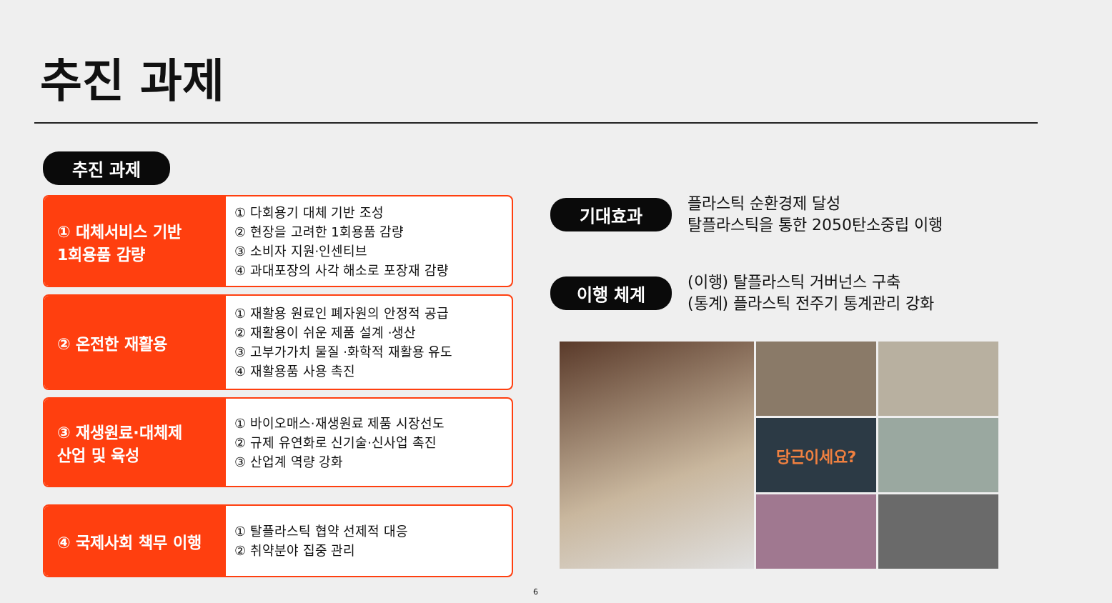추진 과제
추진 과제
① 대체서비스 기반
1회용품 감량
① 다회용기 대체 기반 조성
② 현장을 고려한 1회용품 감량
③ 소비자 지원·인센티브
④ 과대포장의 사각 해소로 포장재 감량
② 온전한 재활용
① 재활용 원료인 폐자원의 안정적 공급
② 재활용이 쉬운 제품 설계 ·생산
③ 고부가가치 물질 ·화학적 재활용 유도
④ 재활용품 사용 촉진
③ 재생원료·대체제
산업 및 육성
① 바이오매스·재생원료 제품 시장선도
② 규제 유연화로 신기술·신사업 촉진
③ 산업계 역량 강화
④ 국제사회 책무 이행
① 탈플라스틱 협약 선제적 대응
② 취약분야 집중 관리
기대효과
플라스틱 순환경제 달성
탈플라스틱을 통한 2050탄소중립 이행
이행 체계
(이행) 탈플라스틱 거버넌스 구축
(통계) 플라스틱 전주기 통계관리 강화
당근이세요?
6